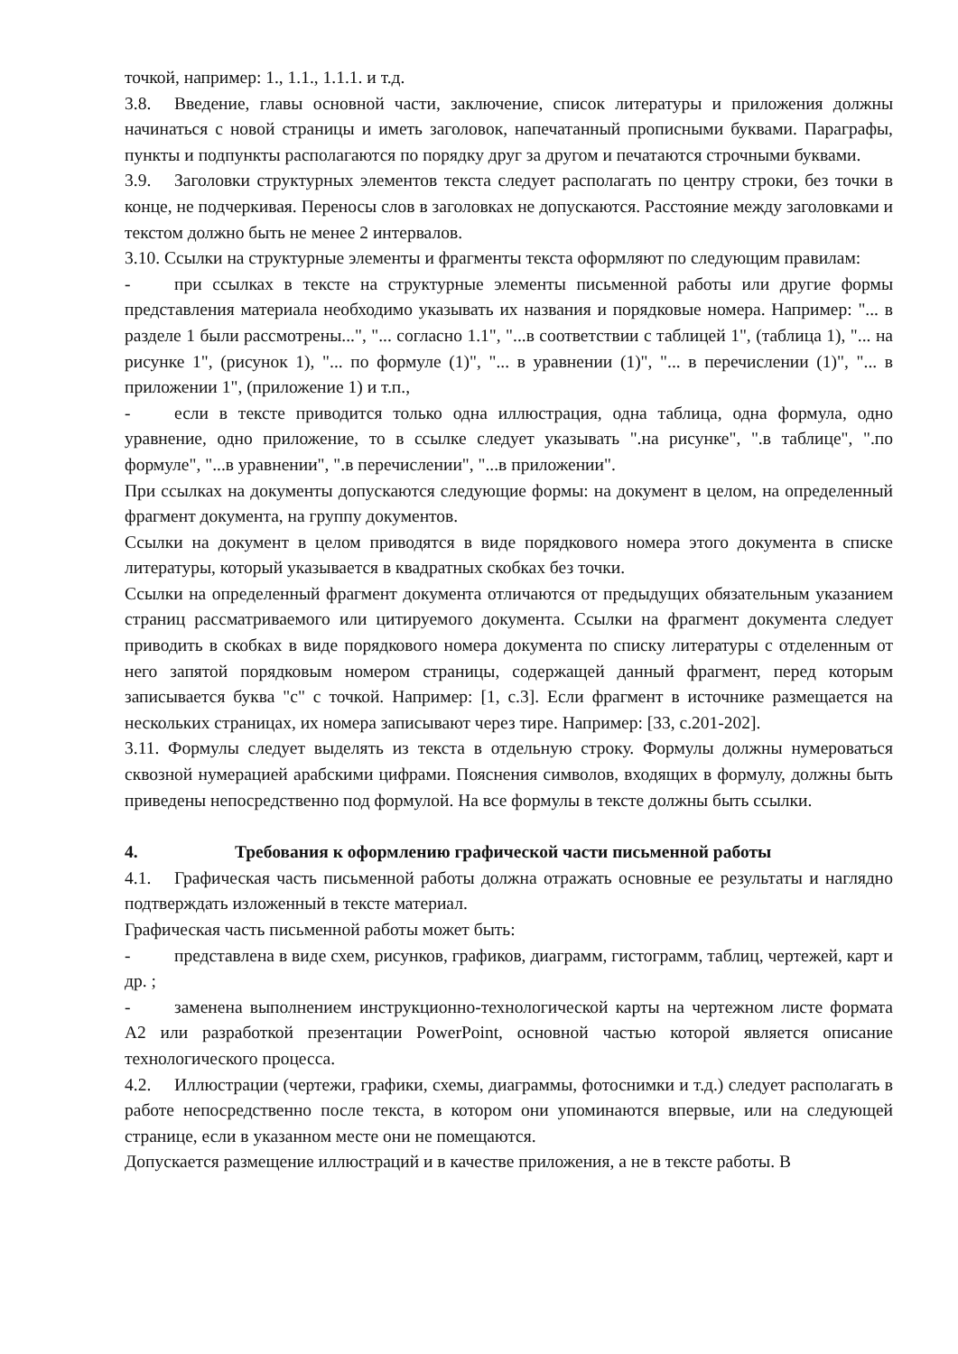точкой, например: 1., 1.1., 1.1.1. и т.д.
3.8. Введение, главы основной части, заключение, список литературы и приложения должны начинаться с новой страницы и иметь заголовок, напечатанный прописными буквами. Параграфы, пункты и подпункты располагаются по порядку друг за другом и печатаются строчными буквами.
3.9. Заголовки структурных элементов текста следует располагать по центру строки, без точки в конце, не подчеркивая. Переносы слов в заголовках не допускаются. Расстояние между заголовками и текстом должно быть не менее 2 интервалов.
3.10. Ссылки на структурные элементы и фрагменты текста оформляют по следующим правилам:
- при ссылках в тексте на структурные элементы письменной работы или другие формы представления материала необходимо указывать их названия и порядковые номера. Например: "... в разделе 1 были рассмотрены...", "... согласно 1.1", "...в соответствии с таблицей 1", (таблица 1), "... на рисунке 1", (рисунок 1), "... по формуле (1)", "... в уравнении (1)", "... в перечислении (1)", "... в приложении 1", (приложение 1) и т.п.,
- если в тексте приводится только одна иллюстрация, одна таблица, одна формула, одно уравнение, одно приложение, то в ссылке следует указывать ".на рисунке", ".в таблице", ".по формуле", "...в уравнении", ".в перечислении", "...в приложении".
При ссылках на документы допускаются следующие формы: на документ в целом, на определенный фрагмент документа, на группу документов.
Ссылки на документ в целом приводятся в виде порядкового номера этого документа в списке литературы, который указывается в квадратных скобках без точки.
Ссылки на определенный фрагмент документа отличаются от предыдущих обязательным указанием страниц рассматриваемого или цитируемого документа. Ссылки на фрагмент документа следует приводить в скобках в виде порядкового номера документа по списку литературы с отделенным от него запятой порядковым номером страницы, содержащей данный фрагмент, перед которым записывается буква "с" с точкой. Например: [1, с.3]. Если фрагмент в источнике размещается на нескольких страницах, их номера записывают через тире. Например: [33, с.201-202].
3.11. Формулы следует выделять из текста в отдельную строку. Формулы должны нумероваться сквозной нумерацией арабскими цифрами. Пояснения символов, входящих в формулу, должны быть приведены непосредственно под формулой. На все формулы в тексте должны быть ссылки.
4. Требования к оформлению графической части письменной работы
4.1. Графическая часть письменной работы должна отражать основные ее результаты и наглядно подтверждать изложенный в тексте материал.
Графическая часть письменной работы может быть:
- представлена в виде схем, рисунков, графиков, диаграмм, гистограмм, таблиц, чертежей, карт и др. ;
- заменена выполнением инструкционно-технологической карты на чертежном листе формата А2 или разработкой презентации PowerPoint, основной частью которой является описание технологического процесса.
4.2. Иллюстрации (чертежи, графики, схемы, диаграммы, фотоснимки и т.д.) следует располагать в работе непосредственно после текста, в котором они упоминаются впервые, или на следующей странице, если в указанном месте они не помещаются.
Допускается размещение иллюстраций и в качестве приложения, а не в тексте работы. В